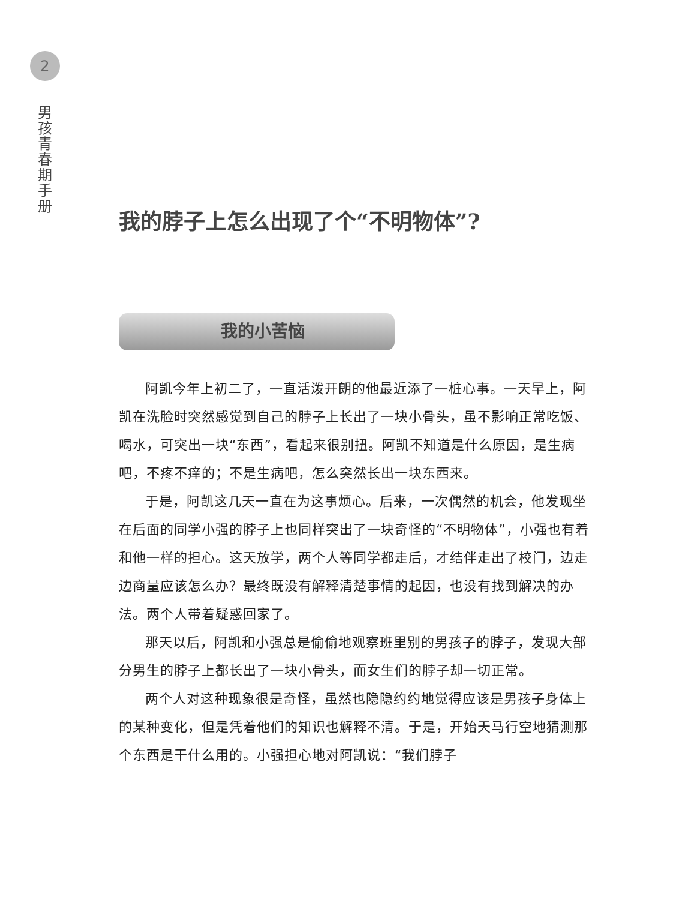2
男
孩
青
春
期
手
册
我的脖子上怎么出现了个“不明物体”?
我的小苦恼
阿凯今年上初二了，一直活泼开朗的他最近添了一桩心事。一天早上，阿凯在洗脸时突然感觉到自己的脖子上长出了一块小骨头，虽不影响正常吃饭、喝水，可突出一块“东西”，看起来很别扭。阿凯不知道是什么原因，是生病吧，不疼不痒的；不是生病吧，怎么突然长出一块东西来。
于是，阿凯这几天一直在为这事烦心。后来，一次偶然的机会，他发现坐在后面的同学小强的脖子上也同样突出了一块奇怪的“不明物体”，小强也有着和他一样的担心。这天放学，两个人等同学都走后，才结伴走出了校门，边走边商量应该怎么办？最终既没有解释清楚事情的起因，也没有找到解决的办法。两个人带着疑惑回家了。
那天以后，阿凯和小强总是偷偷地观察班里别的男孩子的脖子，发现大部分男生的脖子上都长出了一块小骨头，而女生们的脖子却一切正常。
两个人对这种现象很是奇怪，虽然也隐隐约约地觉得应该是男孩子身体上的某种变化，但是凭着他们的知识也解释不清。于是，开始天马行空地猜测那个东西是干什么用的。小强担心地对阿凯说：“我们脖子